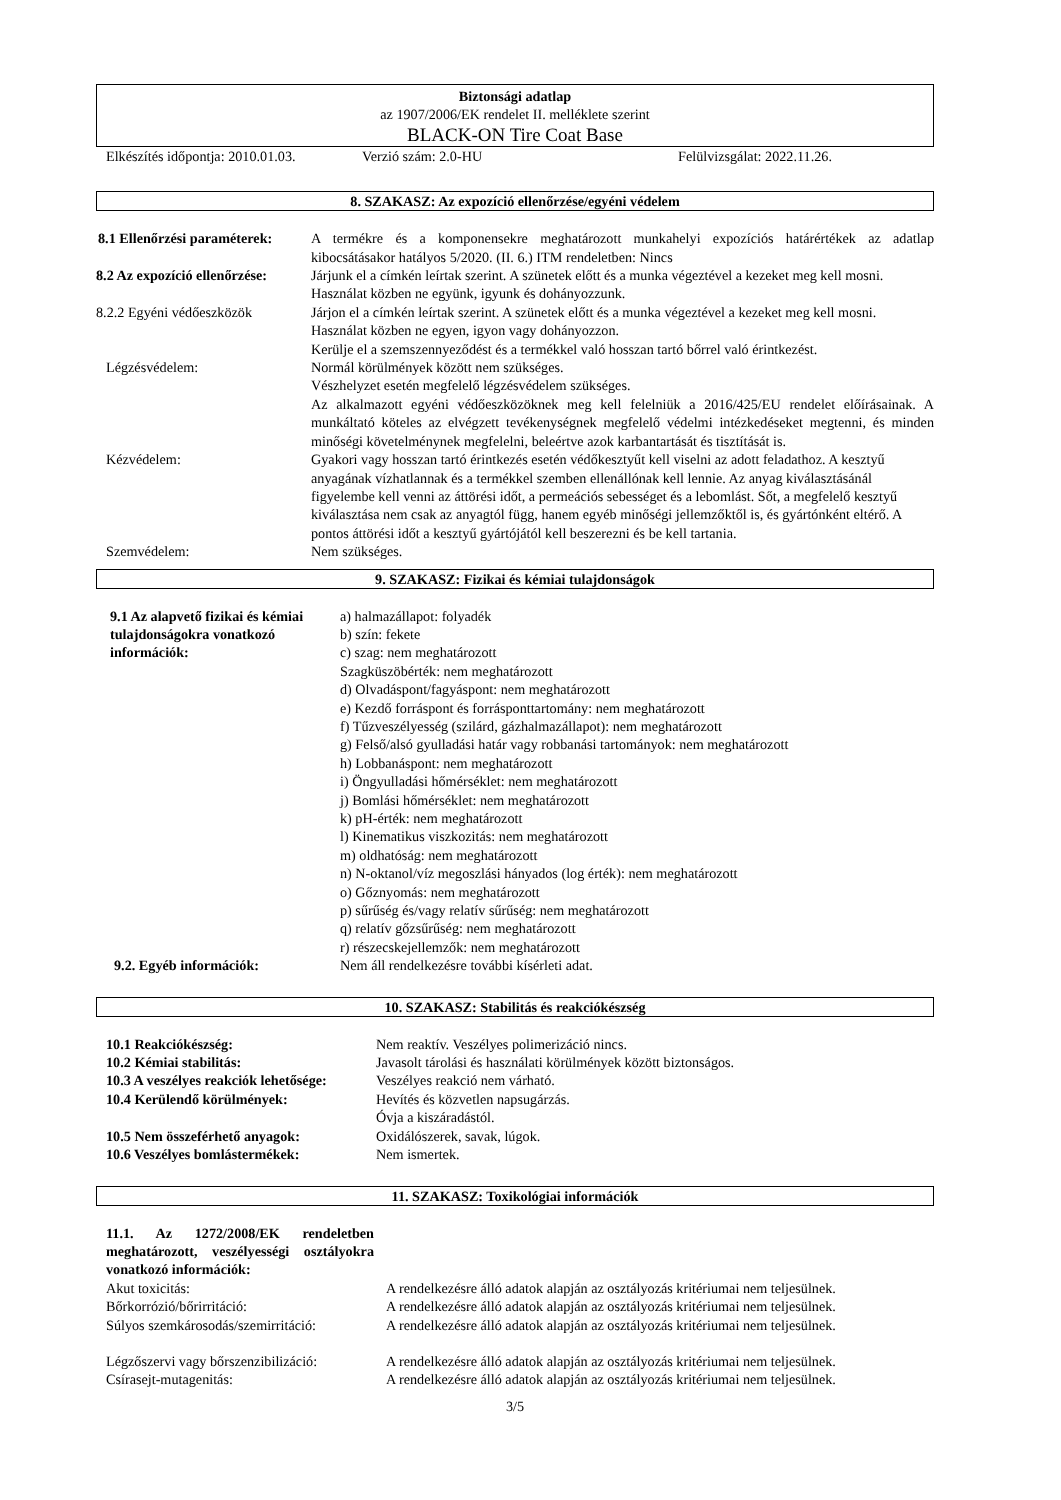Biztonsági adatlap
az 1907/2006/EK rendelet II. melléklete szerint
BLACK-ON Tire Coat Base
Elkészítés időpontja: 2010.01.03.
Verzió szám: 2.0-HU Felülvizsgálat: 2022.11.26.
8. SZAKASZ: Az expozíció ellenőrzése/egyéni védelem
| 8.1 Ellenőrzési paraméterek: | A termékre és a komponensekre meghatározott munkahelyi expozíciós határértékek az adatlap kibocsátásakor hatályos 5/2020. (II. 6.) ITM rendeletben: Nincs |
| 8.2 Az expozíció ellenőrzése: | Járjunk el a címkén leírtak szerint. A szünetek előtt és a munka végeztével a kezeket meg kell mosni. Használat közben ne együnk, igyunk és dohányozzunk. |
| 8.2.2 Egyéni védőeszközök | Járjon el a címkén leírtak szerint. A szünetek előtt és a munka végeztével a kezeket meg kell mosni. Használat közben ne egyen, igyon vagy dohányozzon. Kerülje el a szemszennyeződést és a termékkel való hosszan tartó bőrrel való érintkezést. |
| Légzésvédelem: | Normál körülmények között nem szükséges. Vészhelyzet esetén megfelelő légzésvédelem szükséges. Az alkalmazott egyéni védőeszközöknek meg kell felelniük a 2016/425/EU rendelet előírásainak. A munkáltató köteles az elvégzett tevékenységnek megfelelő védelmi intézkedéseket megtenni, és minden minőségi követelménynek megfelelni, beleértve azok karbantartását és tisztítását is. |
| Kézvédelem: | Gyakori vagy hosszan tartó érintkezés esetén védőkesztyűt kell viselni az adott feladathoz. A kesztyű anyagának vízhatlannak és a termékkel szemben ellenállónak kell lennie. Az anyag kiválasztásánál figyelembe kell venni az áttörési időt, a permeációs sebességet és a lebomlást. Sőt, a megfelelő kesztyű kiválasztása nem csak az anyagtól függ, hanem egyéb minőségi jellemzőktől is, és gyártónként eltérő. A pontos áttörési időt a kesztyű gyártójától kell beszerezni és be kell tartania. |
| Szemvédelem: | Nem szükséges. |
9. SZAKASZ: Fizikai és kémiai tulajdonságok
| 9.1 Az alapvető fizikai és kémiai tulajdonságokra vonatkozó információk: | a) halmazállapot: folyadék b) szín: fekete c) szag: nem meghatározott Szagküszöbérték: nem meghatározott d) Olvadáspont/fagyáspont: nem meghatározott e) Kezdő forráspont és forrásponttartomány: nem meghatározott f) Tűzveszélyesség (szilárd, gázhalmazállapot): nem meghatározott g) Felső/alsó gyulladási határ vagy robbanási tartományok: nem meghatározott h) Lobbanáspont: nem meghatározott i) Öngyulladási hőmérséklet: nem meghatározott j) Bomlási hőmérséklet: nem meghatározott k) pH-érték: nem meghatározott l) Kinematikus viszkozitás: nem meghatározott m) oldhatóság: nem meghatározott n) N-oktanol/víz megoszlási hányados (log érték): nem meghatározott o) Gőznyomás: nem meghatározott p) sűrűség és/vagy relatív sűrűség: nem meghatározott q) relatív gőzsűrűség: nem meghatározott r) részecskejellemzők: nem meghatározott |
| 9.2. Egyéb információk: | Nem áll rendelkezésre további kísérleti adat. |
10. SZAKASZ: Stabilitás és reakciókészség
| 10.1 Reakciókészség: | Nem reaktív. Veszélyes polimerizáció nincs. |
| 10.2 Kémiai stabilitás: | Javasolt tárolási és használati körülmények között biztonságos. |
| 10.3 A veszélyes reakciók lehetősége: | Veszélyes reakció nem várható. |
| 10.4 Kerülendő körülmények: | Hevítés és közvetlen napsugárzás. Óvja a kiszáradástól. |
| 10.5 Nem összeférhető anyagok: | Oxidálószerek, savak, lúgok. |
| 10.6 Veszélyes bomlástermékek: | Nem ismertek. |
11. SZAKASZ: Toxikológiai információk
| 11.1. Az 1272/2008/EK rendeletben meghatározott, veszélyességi osztályokra vonatkozó információk: | |
| Akut toxicitás: | A rendelkezésre álló adatok alapján az osztályozás kritériumai nem teljesülnek. |
| Bőrkorrózió/bőrirritáció: | A rendelkezésre álló adatok alapján az osztályozás kritériumai nem teljesülnek. |
| Súlyos szemkárosodás/szemirritáció: | A rendelkezésre álló adatok alapján az osztályozás kritériumai nem teljesülnek. |
| Légzőszervi vagy bőrszenzibilizáció: | A rendelkezésre álló adatok alapján az osztályozás kritériumai nem teljesülnek. |
| Csírasejt-mutagenitás: | A rendelkezésre álló adatok alapján az osztályozás kritériumai nem teljesülnek. |
3/5